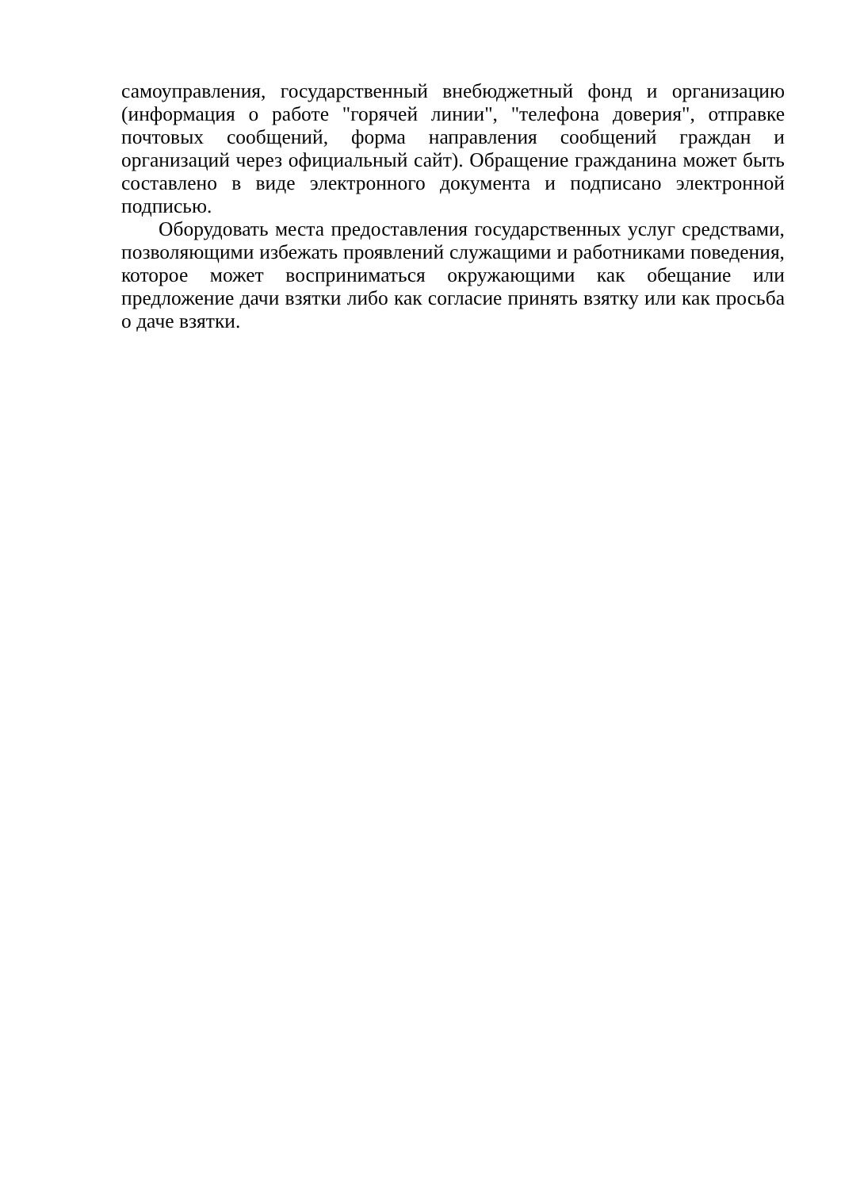самоуправления, государственный внебюджетный фонд и организацию (информация о работе "горячей линии", "телефона доверия", отправке почтовых сообщений, форма направления сообщений граждан и организаций через официальный сайт). Обращение гражданина может быть составлено в виде электронного документа и подписано электронной подписью.
Оборудовать места предоставления государственных услуг средствами, позволяющими избежать проявлений служащими и работниками поведения, которое может восприниматься окружающими как обещание или предложение дачи взятки либо как согласие принять взятку или как просьба о даче взятки.